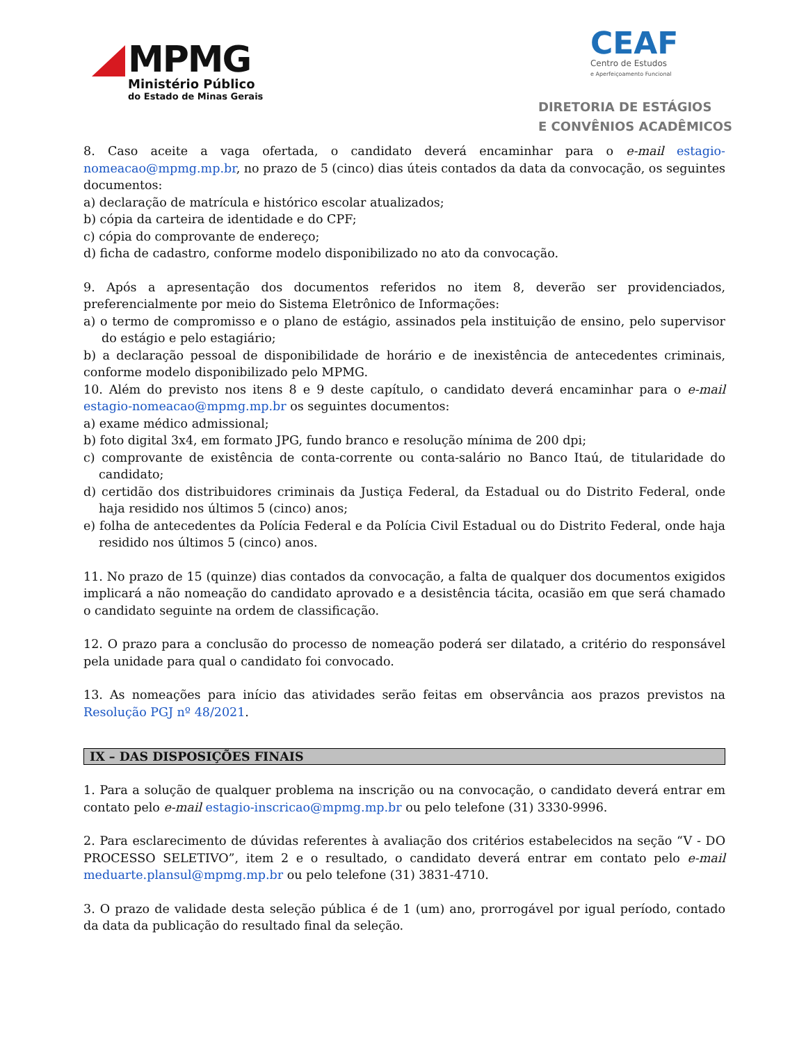MPMG
Ministério Público
do Estado de Minas Gerais
CEAF
Centro de Estudos
e Aperfeiçoamento Funcional
DIRETORIA DE ESTÁGIOS
E CONVÊNIOS ACADÊMICOS
8. Caso aceite a vaga ofertada, o candidato deverá encaminhar para o e-mail estagio-nomeacao@mpmg.mp.br, no prazo de 5 (cinco) dias úteis contados da data da convocação, os seguintes documentos:
a) declaração de matrícula e histórico escolar atualizados;
b) cópia da carteira de identidade e do CPF;
c) cópia do comprovante de endereço;
d) ficha de cadastro, conforme modelo disponibilizado no ato da convocação.
9. Após a apresentação dos documentos referidos no item 8, deverão ser providenciados, preferencialmente por meio do Sistema Eletrônico de Informações:
a) o termo de compromisso e o plano de estágio, assinados pela instituição de ensino, pelo supervisor do estágio e pelo estagiário;
b) a declaração pessoal de disponibilidade de horário e de inexistência de antecedentes criminais, conforme modelo disponibilizado pelo MPMG.
10. Além do previsto nos itens 8 e 9 deste capítulo, o candidato deverá encaminhar para o e-mail estagio-nomeacao@mpmg.mp.br os seguintes documentos:
a) exame médico admissional;
b) foto digital 3x4, em formato JPG, fundo branco e resolução mínima de 200 dpi;
c) comprovante de existência de conta-corrente ou conta-salário no Banco Itaú, de titularidade do candidato;
d) certidão dos distribuidores criminais da Justiça Federal, da Estadual ou do Distrito Federal, onde haja residido nos últimos 5 (cinco) anos;
e) folha de antecedentes da Polícia Federal e da Polícia Civil Estadual ou do Distrito Federal, onde haja residido nos últimos 5 (cinco) anos.
11. No prazo de 15 (quinze) dias contados da convocação, a falta de qualquer dos documentos exigidos implicará a não nomeação do candidato aprovado e a desistência tácita, ocasião em que será chamado o candidato seguinte na ordem de classificação.
12. O prazo para a conclusão do processo de nomeação poderá ser dilatado, a critério do responsável pela unidade para qual o candidato foi convocado.
13. As nomeações para início das atividades serão feitas em observância aos prazos previstos na Resolução PGJ nº 48/2021.
IX – DAS DISPOSIÇÕES FINAIS
1. Para a solução de qualquer problema na inscrição ou na convocação, o candidato deverá entrar em contato pelo e-mail estagio-inscricao@mpmg.mp.br ou pelo telefone (31) 3330-9996.
2. Para esclarecimento de dúvidas referentes à avaliação dos critérios estabelecidos na seção “V - DO PROCESSO SELETIVO”, item 2 e o resultado, o candidato deverá entrar em contato pelo e-mail meduarte.plansul@mpmg.mp.br ou pelo telefone (31) 3831-4710.
3. O prazo de validade desta seleção pública é de 1 (um) ano, prorrogável por igual período, contado da data da publicação do resultado final da seleção.